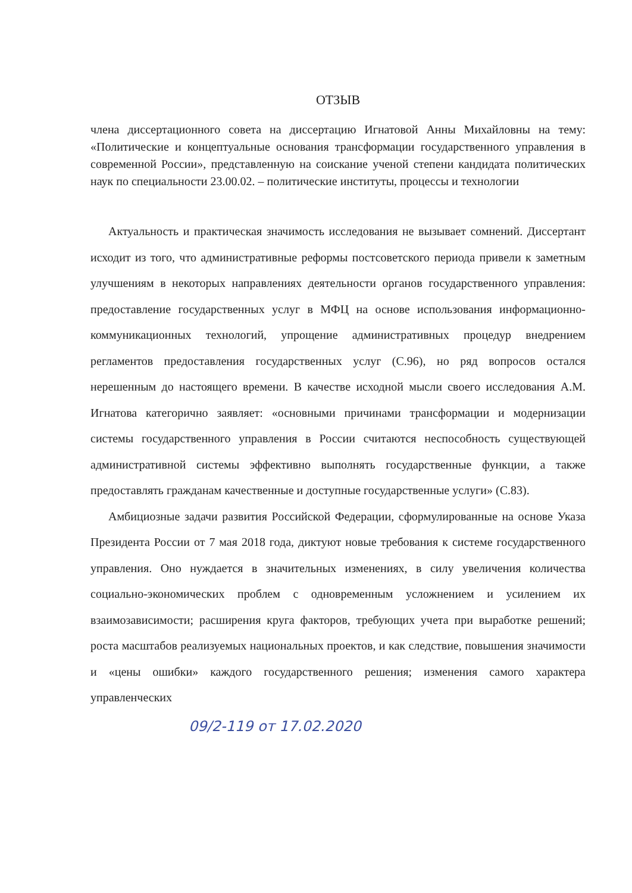ОТЗЫВ
члена диссертационного совета на диссертацию Игнатовой Анны Михайловны на тему: «Политические и концептуальные основания трансформации государственного управления в современной России», представленную на соискание ученой степени кандидата политических наук по специальности 23.00.02. – политические институты, процессы и технологии
Актуальность и практическая значимость исследования не вызывает сомнений. Диссертант исходит из того, что административные реформы постсоветского периода привели к заметным улучшениям в некоторых направлениях деятельности органов государственного управления: предоставление государственных услуг в МФЦ на основе использования информационно-коммуникационных технологий, упрощение административных процедур внедрением регламентов предоставления государственных услуг (С.96), но ряд вопросов остался нерешенным до настоящего времени. В качестве исходной мысли своего исследования А.М. Игнатова категорично заявляет: «основными причинами трансформации и модернизации системы государственного управления в России считаются неспособность существующей административной системы эффективно выполнять государственные функции, а также предоставлять гражданам качественные и доступные государственные услуги» (С.83).
Амбициозные задачи развития Российской Федерации, сформулированные на основе Указа Президента России от 7 мая 2018 года, диктуют новые требования к системе государственного управления. Оно нуждается в значительных изменениях, в силу увеличения количества социально-экономических проблем с одновременным усложнением и усилением их взаимозависимости; расширения круга факторов, требующих учета при выработке решений; роста масштабов реализуемых национальных проектов, и как следствие, повышения значимости и «цены ошибки» каждого государственного решения; изменения самого характера управленческих
09/2-119 от 17.02.2020